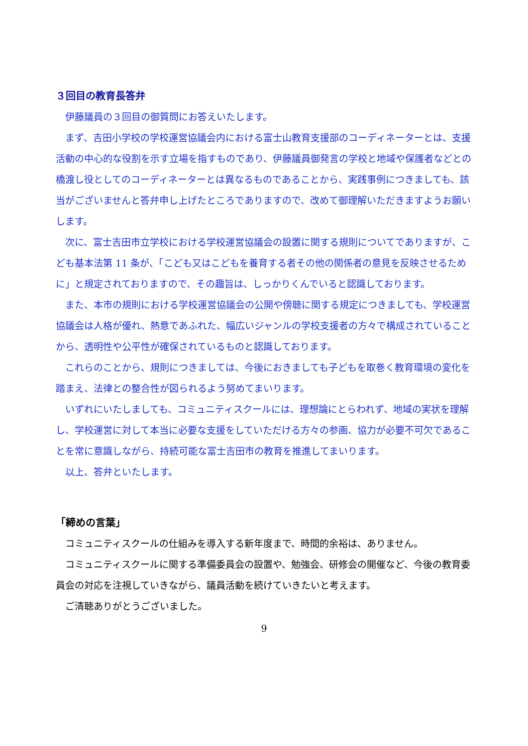３回目の教育長答弁
伊藤議員の３回目の御質問にお答えいたします。
まず、吉田小学校の学校運営協議会内における富士山教育支援部のコーディネーターとは、支援活動の中心的な役割を示す立場を指すものであり、伊藤議員御発言の学校と地域や保護者などとの橋渡し役としてのコーディネーターとは異なるものであることから、実践事例につきましても、該当がございませんと答弁申し上げたところでありますので、改めて御理解いただきますようお願いします。
次に、富士吉田市立学校における学校運営協議会の設置に関する規則についてでありますが、こども基本法第 11 条が、「こども又はこどもを養育する者その他の関係者の意見を反映させるために」と規定されておりますので、その趣旨は、しっかりくんでいると認識しております。
また、本市の規則における学校運営協議会の公開や傍聴に関する規定につきましても、学校運営協議会は人格が優れ、熱意であふれた、幅広いジャンルの学校支援者の方々で構成されていることから、透明性や公平性が確保されているものと認識しております。
これらのことから、規則につきましては、今後におきましても子どもを取巻く教育環境の変化を踏まえ、法律との整合性が図られるよう努めてまいります。
いずれにいたしましても、コミュニティスクールには、理想論にとらわれず、地域の実状を理解し、学校運営に対して本当に必要な支援をしていただける方々の参画、協力が必要不可欠であることを常に意識しながら、持続可能な富士吉田市の教育を推進してまいります。
以上、答弁といたします。
「締めの言葉」
コミュニティスクールの仕組みを導入する新年度まで、時間的余裕は、ありません。
コミュニティスクールに関する準備委員会の設置や、勉強会、研修会の開催など、今後の教育委員会の対応を注視していきながら、議員活動を続けていきたいと考えます。
ご清聴ありがとうございました。
9